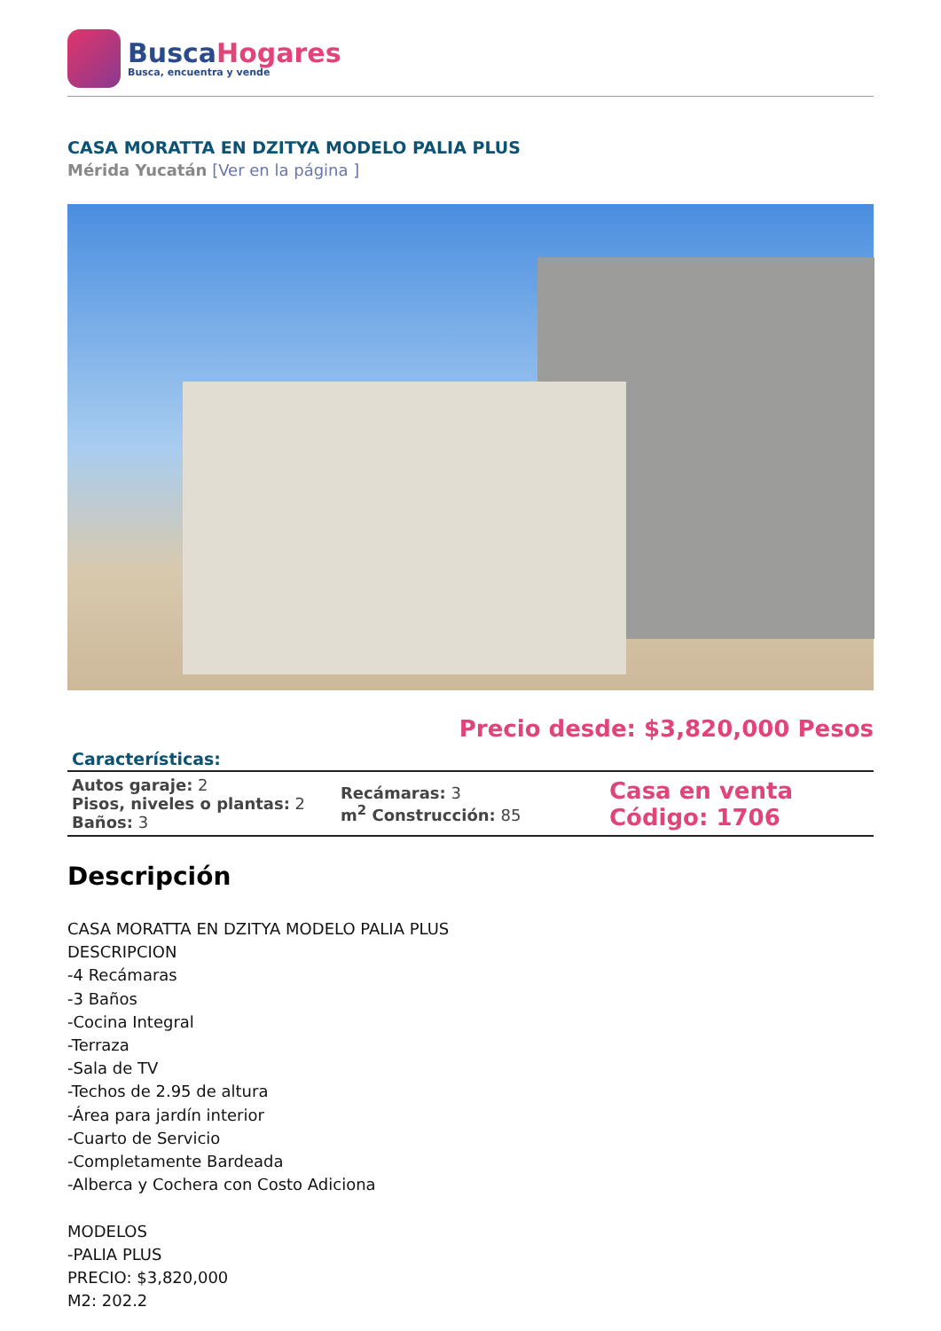BuscaHogares
Busca, encuentra y vende
CASA MORATTA EN DZITYA MODELO PALIA PLUS
Mérida Yucatán [Ver en la página ]
Precio desde: $3,820,000 Pesos
Características:
| Autos garaje: 2 Pisos, niveles o plantas: 2 Baños: 3 | Recámaras: 3 m<sup>2</sup> Construcción: 85 | Casa en venta Código: 1706 |
Descripción
CASA MORATTA EN DZITYA MODELO PALIA PLUS
DESCRIPCION
-4 Recámaras
-3 Baños
-Cocina Integral
-Terraza
-Sala de TV
-Techos de 2.95 de altura
-Área para jardín interior
-Cuarto de Servicio
-Completamente Bardeada
-Alberca y Cochera con Costo Adiciona
MODELOS
-PALIA PLUS
PRECIO: $3,820,000
M2: 202.2